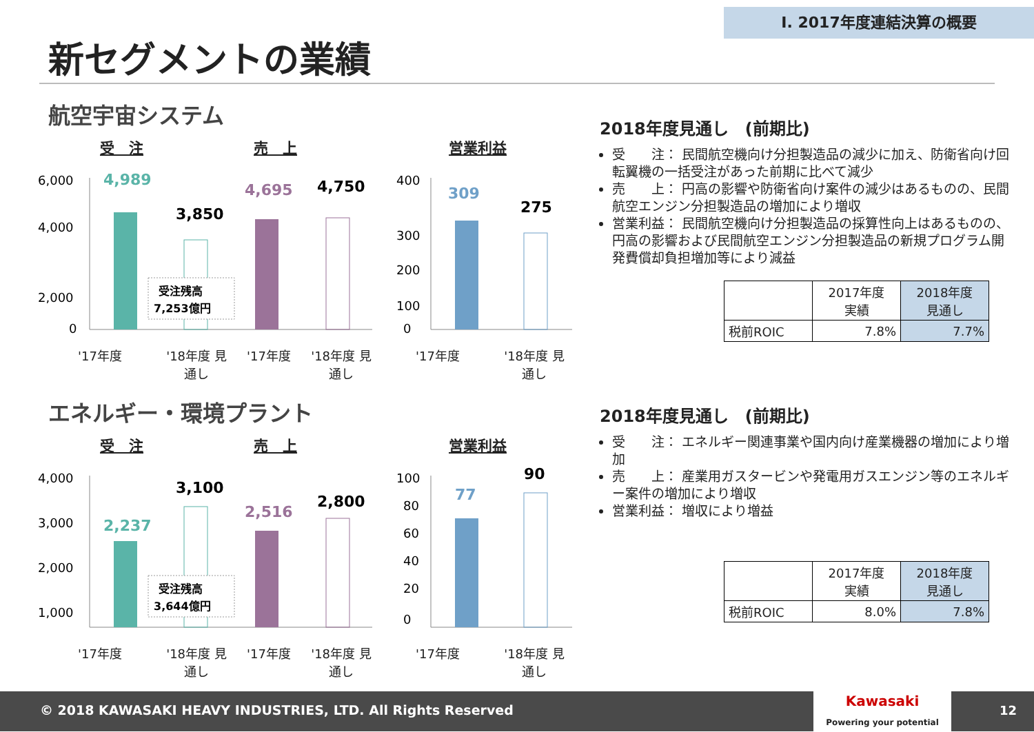Ⅰ. 2017年度連結決算の概要
新セグメントの業績
航空宇宙システム
受　注 売　上 営業利益
6,000
4,000
2,000
.
0
4,989
3,850
受注残高
7,253億円
4,695
4,750
400
300
200
100
0
309
275
'17年度 '18年度 見通し '17年度 '18年度 見通し '17年度 '18年度 見通し
2018年度見通し　(前期比)
受　　注： 民間航空機向け分担製造品の減少に加え、防衛省向け回転翼機の一括受注があった前期に比べて減少
売　　上： 円高の影響や防衛省向け案件の減少はあるものの、民間航空エンジン分担製造品の増加により増収
営業利益： 民間航空機向け分担製造品の採算性向上はあるものの、円高の影響および民間航空エンジン分担製造品の新規プログラム開発費償却負担増加等により減益
| | 2017年度 実績 | 2018年度 見通し |
| 税前ROIC | 7.8% | 7.7% |
エネルギー・環境プラント
受　注 売　上 営業利益
4,000
3,000
2,000
1,000
2,237
3,100
受注残高
3,644億円
2,516
2,800
100
80
60
40
20
0
77
90
'17年度 '18年度 見通し '17年度 '18年度 見通し '17年度 '18年度 見通し
2018年度見通し　(前期比)
受　　注： エネルギー関連事業や国内向け産業機器の増加により増加
売　　上： 産業用ガスタービンや発電用ガスエンジン等のエネルギー案件の増加により増収
営業利益： 増収により増益
| | 2017年度 実績 | 2018年度 見通し |
| 税前ROIC | 8.0% | 7.8% |
© 2018 KAWASAKI HEAVY INDUSTRIES, LTD. All Rights Reserved
Kawasaki
Powering your potential
12